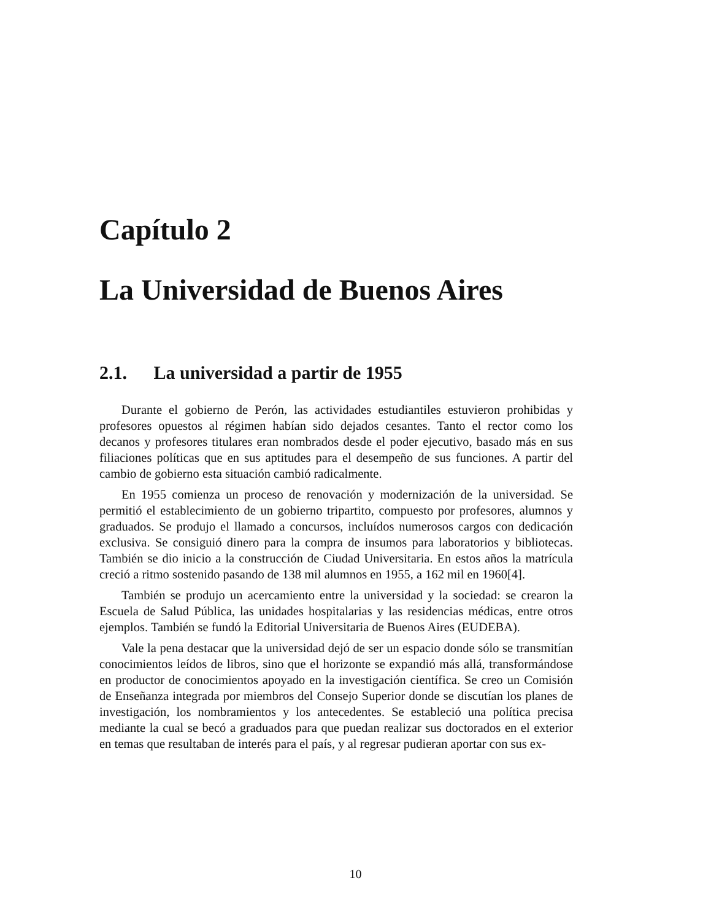Capítulo 2
La Universidad de Buenos Aires
2.1. La universidad a partir de 1955
Durante el gobierno de Perón, las actividades estudiantiles estuvieron prohibidas y profesores opuestos al régimen habían sido dejados cesantes. Tanto el rector como los decanos y profesores titulares eran nombrados desde el poder ejecutivo, basado más en sus filiaciones políticas que en sus aptitudes para el desempeño de sus funciones. A partir del cambio de gobierno esta situación cambió radicalmente.
En 1955 comienza un proceso de renovación y modernización de la universidad. Se permitió el establecimiento de un gobierno tripartito, compuesto por profesores, alumnos y graduados. Se produjo el llamado a concursos, incluídos numerosos cargos con dedicación exclusiva. Se consiguió dinero para la compra de insumos para laboratorios y bibliotecas. También se dio inicio a la construcción de Ciudad Universitaria. En estos años la matrícula creció a ritmo sostenido pasando de 138 mil alumnos en 1955, a 162 mil en 1960[4].
También se produjo un acercamiento entre la universidad y la sociedad: se crearon la Escuela de Salud Pública, las unidades hospitalarias y las residencias médicas, entre otros ejemplos. También se fundó la Editorial Universitaria de Buenos Aires (EUDEBA).
Vale la pena destacar que la universidad dejó de ser un espacio donde sólo se transmitían conocimientos leídos de libros, sino que el horizonte se expandió más allá, transformándose en productor de conocimientos apoyado en la investigación científica. Se creo un Comisión de Enseñanza integrada por miembros del Consejo Superior donde se discutían los planes de investigación, los nombramientos y los antecedentes. Se estableció una política precisa mediante la cual se becó a graduados para que puedan realizar sus doctorados en el exterior en temas que resultaban de interés para el país, y al regresar pudieran aportar con sus ex-
10